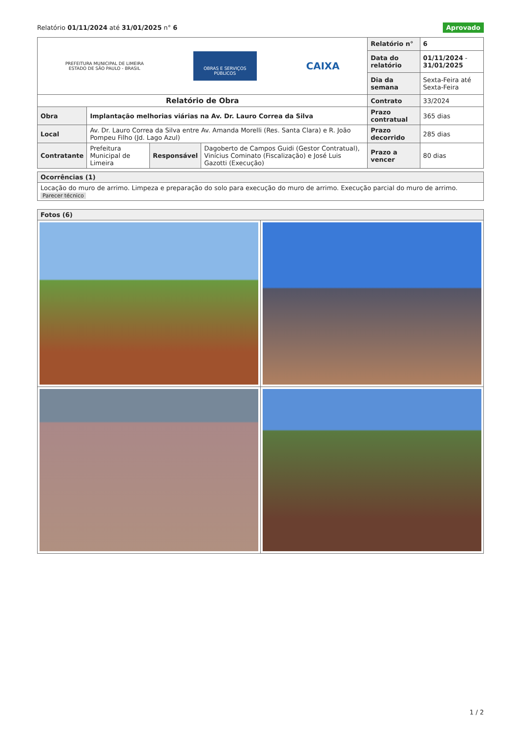Relatório 01/11/2024 até 31/01/2025 n° 6
Aprovado
| PREFEITURA MUNICIPAL DE LIMEIRA ESTADO DE SÃO PAULO - BRASIL OBRAS E SERVIÇOS PÚBLICOS CAIXA | | | | Relatório n° | 6 |
| | | | | Data do relatório | 01/11/2024 - 31/01/2025 |
| | | | | Dia da semana | Sexta-Feira até Sexta-Feira |
| Relatório de Obra | | | | Contrato | 33/2024 |
| Obra | Implantação melhorias viárias na Av. Dr. Lauro Correa da Silva | | | Prazo contratual | 365 dias |
| Local | Av. Dr. Lauro Correa da Silva entre Av. Amanda Morelli (Res. Santa Clara) e R. João Pompeu Filho (Jd. Lago Azul) | | | Prazo decorrido | 285 dias |
| Contratante | Prefeitura Municipal de Limeira | Responsável | Dagoberto de Campos Guidi (Gestor Contratual), Vinícius Cominato (Fiscalização) e José Luis Gazotti (Execução) | Prazo a vencer | 80 dias |
| Ocorrências (1) |
| Locação do muro de arrimo. Limpeza e preparação do solo para execução do muro de arrimo. Execução parcial do muro de arrimo. Parecer técnico |
| Fotos (6) | |
1 / 2